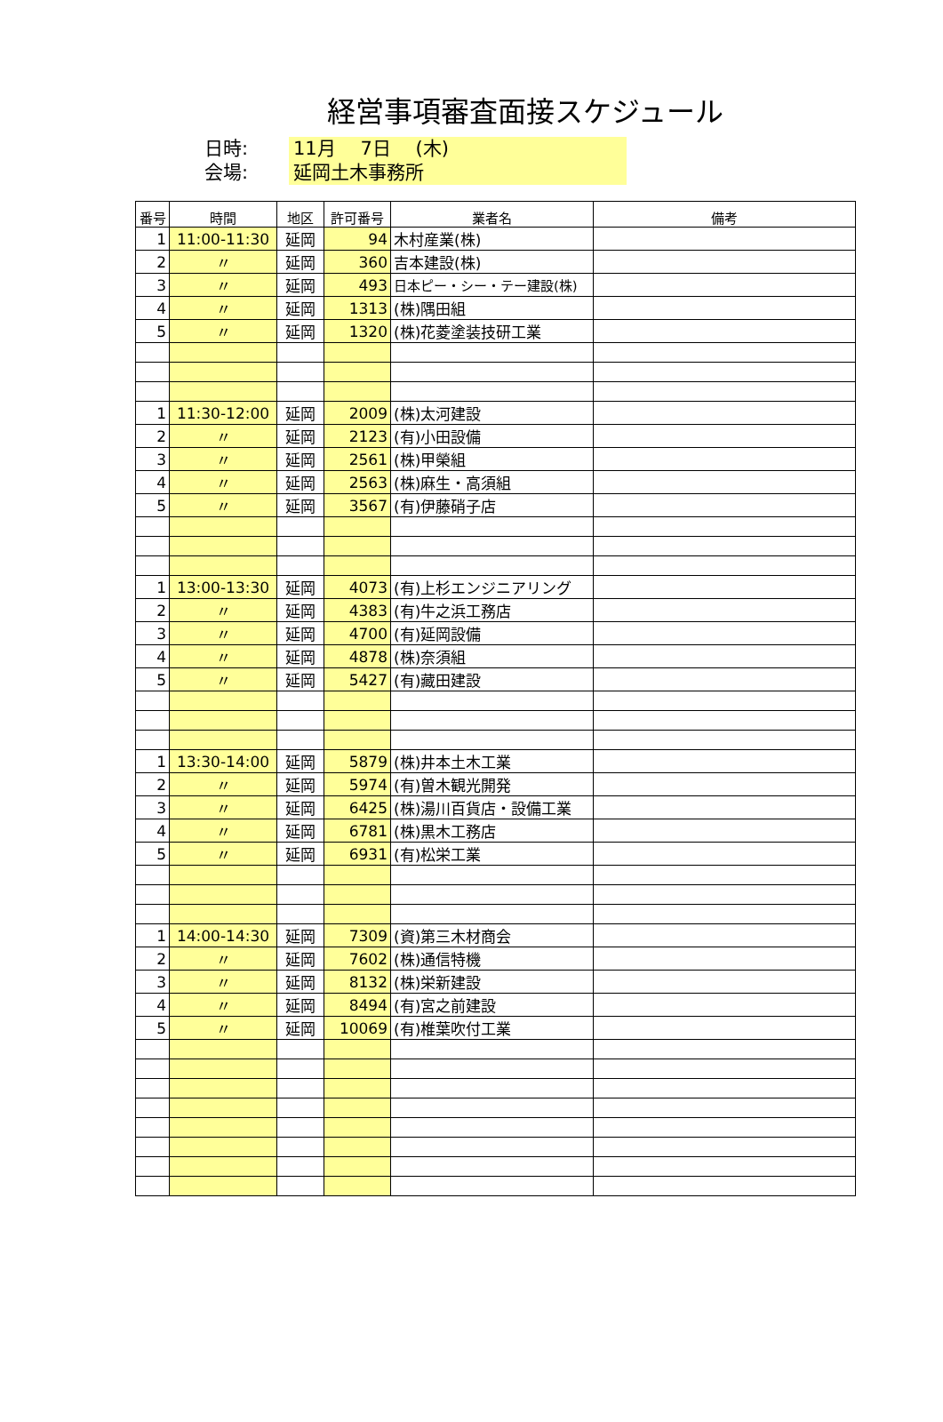経営事項審査面接スケジュール
日時: 11月　 7日　 (木)
会場: 延岡土木事務所
| 番号 | 時間 | 地区 | 許可番号 | 業者名 | 備考 |
| --- | --- | --- | --- | --- | --- |
| 1 | 11:00-11:30 | 延岡 | 94 | 木村産業(株) | |
| 2 | 〃 | 延岡 | 360 | 吉本建設(株) | |
| 3 | 〃 | 延岡 | 493 | 日本ピー・シー・テー建設(株) | |
| 4 | 〃 | 延岡 | 1313 | (株)隅田組 | |
| 5 | 〃 | 延岡 | 1320 | (株)花菱塗装技研工業 | |
| 1 | 11:30-12:00 | 延岡 | 2009 | (株)太河建設 | |
| 2 | 〃 | 延岡 | 2123 | (有)小田設備 | |
| 3 | 〃 | 延岡 | 2561 | (株)甲榮組 | |
| 4 | 〃 | 延岡 | 2563 | (株)麻生・高須組 | |
| 5 | 〃 | 延岡 | 3567 | (有)伊藤硝子店 | |
| 1 | 13:00-13:30 | 延岡 | 4073 | (有)上杉エンジニアリング | |
| 2 | 〃 | 延岡 | 4383 | (有)牛之浜工務店 | |
| 3 | 〃 | 延岡 | 4700 | (有)延岡設備 | |
| 4 | 〃 | 延岡 | 4878 | (株)奈須組 | |
| 5 | 〃 | 延岡 | 5427 | (有)藏田建設 | |
| 1 | 13:30-14:00 | 延岡 | 5879 | (株)井本土木工業 | |
| 2 | 〃 | 延岡 | 5974 | (有)曽木観光開発 | |
| 3 | 〃 | 延岡 | 6425 | (株)湯川百貨店・設備工業 | |
| 4 | 〃 | 延岡 | 6781 | (株)黒木工務店 | |
| 5 | 〃 | 延岡 | 6931 | (有)松栄工業 | |
| 1 | 14:00-14:30 | 延岡 | 7309 | (資)第三木材商会 | |
| 2 | 〃 | 延岡 | 7602 | (株)通信特機 | |
| 3 | 〃 | 延岡 | 8132 | (株)栄新建設 | |
| 4 | 〃 | 延岡 | 8494 | (有)宮之前建設 | |
| 5 | 〃 | 延岡 | 10069 | (有)椎葉吹付工業 | |